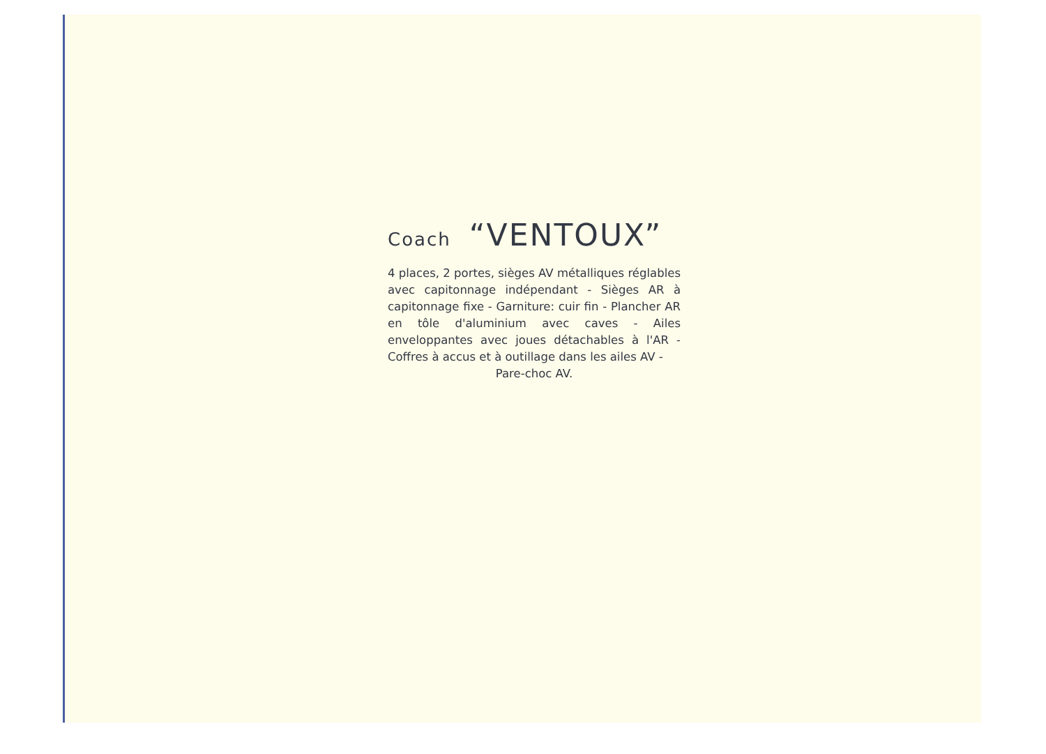Coach “VENTOUX”
4 places, 2 portes, sièges AV métalliques réglables avec capitonnage indépendant - Sièges AR à capitonnage fixe - Garniture: cuir fin - Plancher AR en tôle d'aluminium avec caves - Ailes enveloppantes avec joues détachables à l'AR - Coffres à accus et à outillage dans les ailes AV -
Pare-choc AV.